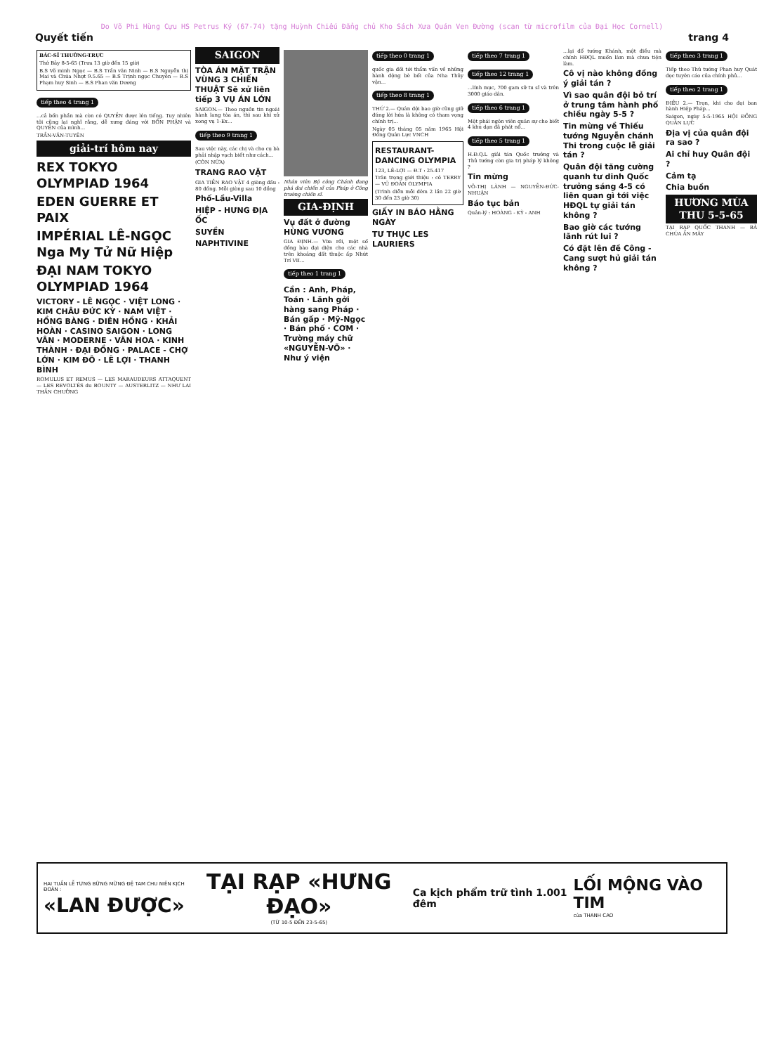Do Võ Phi Hùng Cựu HS Petrus Ký (67-74) tặng Huỳnh Chiếu Đẳng chủ Kho Sách Xưa Quán Ven Đường (scan từ microfilm của Đại Học Cornell)
Quyết tiến trang 4
BÁC-SĨ THƯỜNG-TRỰC
Thứ Bảy 8-5-65 (Trưa 13 giờ đến 15 giờ)
B.S Võ minh Ngọc — B.S Trần văn Ninh — B.S Nguyễn thị Mai và Chúa Nhựt 9.5.65 — B.S Trịnh ngọc Chuyên — B.S Phạm huy Sinh — B.S Phan văn Dương
tiếp theo 4 trang 1
...cả bốn phần mà còn có QUYỀN được lên tiếng. Tuy nhiên tôi cũng lại nghĩ rằng, dễ xưng đáng với BỔN PHẬN và QUYỀN của mình...
TRẦN-VĂN-TUYÊN
giải-trí hôm nay
REX TOKYO OLYMPIAD 1964
EDEN GUERRE ET PAIX
IMPÉRIAL LÊ-NGỌC Nga My Tử Nữ Hiệp
ĐẠI NAM TOKYO OLYMPIAD 1964
VICTORY - LÊ NGỌC · VIỆT LONG · KIM CHÂU ĐỨC KỲ · NAM VIỆT · HỒNG BÀNG · DIÊN HỒNG · KHẢI HOÀN · CASINO SAIGON · LONG VÂN · MODERNE · VÂN HOA · KINH THÀNH · ĐẠI ĐỒNG · PALACE - CHỢ LỚN · KIM ĐÔ · LÊ LỢI · THANH BÌNH
ROMULUS ET REMUS — LES MARAUDEURS ATTAQUENT — LES REVOLTÉS du BOUNTY — AUSTERLITZ — NHƯ LAI THẦN CHƯỞNG
SAIGON
TÒA ÁN MẶT TRẬN VÙNG 3 CHIẾN THUẬT Sẽ xử liên tiếp 3 VỤ ÁN LỚN
SAIGON.— Theo nguồn tin ngoài hành lang tòa án, thì sau khi xử xong vụ 1-Ex...
tiếp theo 9 trang 1
Sau việc này, các chị và cho cụ bà phải nhập vạch biết như cách...
(CÒN NỮA)
TRANG RAO VẶT
GIA TIỀN RAO VẶT 4 giòng đầu : 80 đồng. Mỗi giòng sau 10 đồng
Phố-Lầu-Villa
HIỆP - HƯNG ĐỊA ỐC
SUYỀN
NAPHTIVINE
Nhân viên Bộ công Chánh đang phá đai chiến sĩ của Pháp ở Công trường chiến sĩ.
GIA-ĐỊNH
Vụ đất ở đường HÙNG VƯƠNG
GIA ĐỊNH.— Vừa rồi, một số đồng bào đại diện cho các nhà trên khoảng đất thuộc ấp Nhứt Trí VII...
tiếp theo 1 trang 1
Cần : Anh, Pháp, Toán · Lãnh gởi hàng sang Pháp · Bán gấp · Mỹ-Ngọc · Bán phố · CƠM · Trường máy chữ «NGUYỄN-VÕ» · Như ý viện
tiếp theo 0 trang 1
quốc gia đối tới thẩm vấn về những hành động bè bối của Nha Thủy vận...
tiếp theo 8 trang 1
THỨ 2.— Quân đội bao giờ cũng giữ đúng lời hứa là không có tham vọng chính trị...
Ngày 05 tháng 05 năm 1965 Hội Đồng Quân Lực VNCH
RESTAURANT-DANCING OLYMPIA
123, LÊ-LỢI — Đ.T : 25.417
Trân trọng giới thiệu : cô TERRY — VŨ ĐOÀN OLYMPIA
(Trình diễn mỗi đêm 2 lần 22 giờ 30 đến 23 giờ 30)
GIẤY IN BÁO HẰNG NGÀY
TƯ THỤC LES LAURIERS
tiếp theo 7 trang 1 tiếp theo 12 trang 1
...lính mục, 700 gam sữ tu sĩ và trên 3000 giáo dân.
tiếp theo 6 trang 1
Một phái ngôn viên quân sự cho biết 4 khu dạn đã phát nổ...
tiếp theo 5 trang 1
H.Đ.Q.L giải tán Quốc trưởng và Thủ tướng còn gia trị pháp lý không ?
Tin mừng
VÕ-THỊ LÀNH — NGUYỄN-ĐỨC-NHUẬN
Báo tục bản
Quản-lý : HOÀNG - KỲ - ANH
...lại đổ tướng Khánh, một điều mà chính HĐQL muốn làm mà chưa tiện làm.
Cô vị nào không đồng ý giải tán ?
Vì sao quân đội bỏ trí ở trung tâm hành phố chiều ngày 5-5 ?
Tin mừng về Thiếu tướng Nguyễn chánh Thi trong cuộc lễ giải tán ?
Quân đội tăng cường quanh tư dinh Quốc trưởng sáng 4-5 có liên quan gì tới việc HĐQL tự giải tán không ?
Bao giờ các tướng lãnh rút lui ?
Có đặt lên đề Công - Cang sượt hủ giải tán không ?
tiếp theo 3 trang 1
Tiếp theo Thủ tướng Phan huy Quát đọc tuyên cáo của chính phủ...
tiếp theo 2 trang 1
ĐIỀU 2.— Trọn, khi cho đọi ban hành Hiệp Pháp...
Saigon, ngày 5-5-1965 HỘI ĐỒNG QUÂN LỰC
Địa vị của quân đội ra sao ?
Ai chỉ huy Quân đội ?
Cảm tạ
Chia buồn
HƯƠNG MÙA THU 5-5-65
TẠI RẠP QUỐC THANH — BÀ CHÚA ẨN MÂY
HAI TUẦN LỄ TƯNG BỪNG MỪNG ĐỆ TAM CHU NIÊN KỊCH ĐOÀN :
«LAN ĐƯỢC»
TẠI RẠP «HƯNG ĐẠO»
(TỪ 10-5 ĐẾN 23-5-65)
Ca kịch phẩm trữ tình 1.001 đêm
LỐI MỘNG VÀO TIM
của THANH CAO